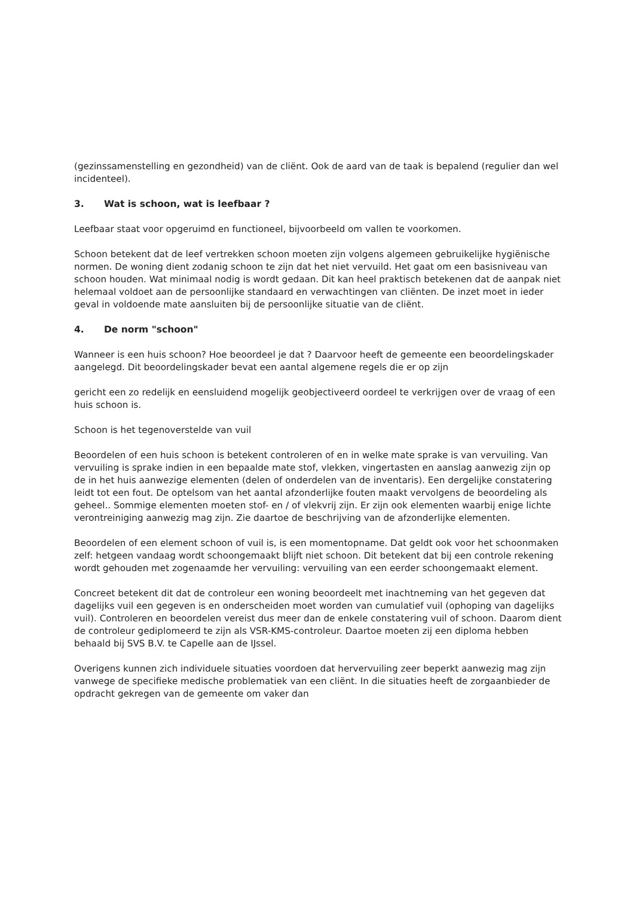(gezinssamenstelling en gezondheid) van de cliënt. Ook de aard van de taak is bepalend (regulier dan wel incidenteel).
3. Wat is schoon, wat is leefbaar ?
Leefbaar staat voor opgeruimd en functioneel, bijvoorbeeld om vallen te voorkomen.
Schoon betekent dat de leef vertrekken schoon moeten zijn volgens algemeen gebruikelijke hygiënische normen. De woning dient zodanig schoon te zijn dat het niet vervuild. Het gaat om een basisniveau van schoon houden. Wat minimaal nodig is wordt gedaan. Dit kan heel praktisch betekenen dat de aanpak niet helemaal voldoet aan de persoonlijke standaard en verwachtingen van cliënten. De inzet moet in ieder geval in voldoende mate aansluiten bij de persoonlijke situatie van de cliënt.
4. De norm "schoon"
Wanneer is een huis schoon? Hoe beoordeel je dat ? Daarvoor heeft de gemeente een beoordelingskader aangelegd. Dit beoordelingskader bevat een aantal algemene regels die er op zijn
gericht een zo redelijk en eensluidend mogelijk geobjectiveerd oordeel te verkrijgen over de vraag of een huis schoon is.
Schoon is het tegenoverstelde van vuil
Beoordelen of een huis schoon is betekent controleren of en in welke mate sprake is van vervuiling. Van vervuiling is sprake indien in een bepaalde mate stof, vlekken, vingertasten en aanslag aanwezig zijn op de in het huis aanwezige elementen (delen of onderdelen van de inventaris). Een dergelijke constatering leidt tot een fout. De optelsom van het aantal afzonderlijke fouten maakt vervolgens de beoordeling als geheel.. Sommige elementen moeten stof- en / of vlekvrij zijn. Er zijn ook elementen waarbij enige lichte verontreiniging aanwezig mag zijn. Zie daartoe de beschrijving van de afzonderlijke elementen.
Beoordelen of een element schoon of vuil is, is een momentopname. Dat geldt ook voor het schoonmaken zelf: hetgeen vandaag wordt schoongemaakt blijft niet schoon. Dit betekent dat bij een controle rekening wordt gehouden met zogenaamde her vervuiling: vervuiling van een eerder schoongemaakt element.
Concreet betekent dit dat de controleur een woning beoordeelt met inachtneming van het gegeven dat dagelijks vuil een gegeven is en onderscheiden moet worden van cumulatief vuil (ophoping van dagelijks vuil). Controleren en beoordelen vereist dus meer dan de enkele constatering vuil of schoon. Daarom dient de controleur gediplomeerd te zijn als VSR-KMS-controleur. Daartoe moeten zij een diploma hebben behaald bij SVS B.V. te Capelle aan de IJssel.
Overigens kunnen zich individuele situaties voordoen dat hervervuiling zeer beperkt aanwezig mag zijn vanwege de specifieke medische problematiek van een cliënt. In die situaties heeft de zorgaanbieder de opdracht gekregen van de gemeente om vaker dan